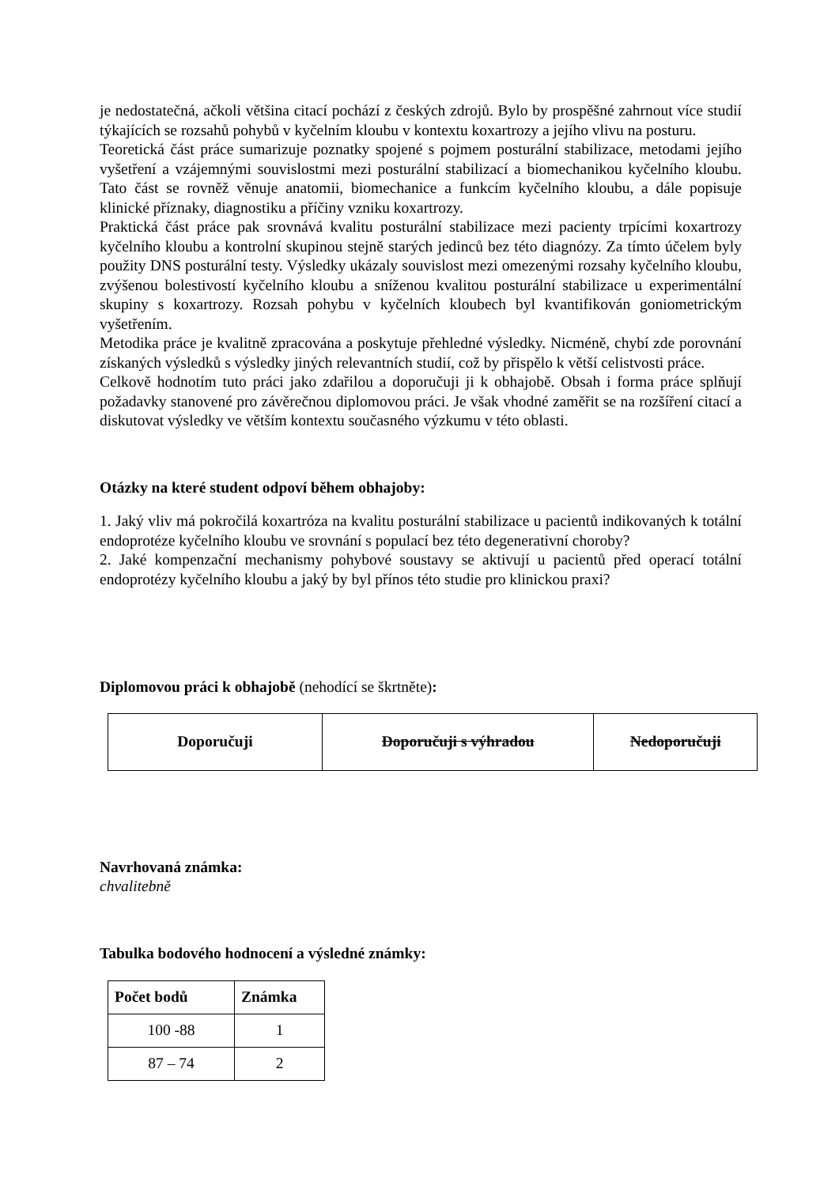je nedostatečná, ačkoli většina citací pochází z českých zdrojů. Bylo by prospěšné zahrnout více studií týkajících se rozsahů pohybů v kyčelním kloubu v kontextu koxartrozy a jejího vlivu na posturu.
Teoretická část práce sumarizuje poznatky spojené s pojmem posturální stabilizace, metodami jejího vyšetření a vzájemnými souvislostmi mezi posturální stabilizací a biomechanikou kyčelního kloubu. Tato část se rovněž věnuje anatomii, biomechanice a funkcím kyčelního kloubu, a dále popisuje klinické příznaky, diagnostiku a příčiny vzniku koxartrozy.
Praktická část práce pak srovnává kvalitu posturální stabilizace mezi pacienty trpícími koxartrozy kyčelního kloubu a kontrolní skupinou stejně starých jedinců bez této diagnózy. Za tímto účelem byly použity DNS posturální testy. Výsledky ukázaly souvislost mezi omezenými rozsahy kyčelního kloubu, zvýšenou bolestivostí kyčelního kloubu a sníženou kvalitou posturální stabilizace u experimentální skupiny s koxartrozy. Rozsah pohybu v kyčelních kloubech byl kvantifikován goniometrickým vyšetřením.
Metodika práce je kvalitně zpracována a poskytuje přehledné výsledky. Nicméně, chybí zde porovnání získaných výsledků s výsledky jiných relevantních studií, což by přispělo k větší celistvosti práce.
Celkově hodnotím tuto práci jako zdařilou a doporučuji ji k obhajobě. Obsah i forma práce splňují požadavky stanovené pro závěrečnou diplomovou práci. Je však vhodné zaměřit se na rozšíření citací a diskutovat výsledky ve větším kontextu současného výzkumu v této oblasti.
Otázky na které student odpoví během obhajoby:
1. Jaký vliv má pokročilá koxartróza na kvalitu posturální stabilizace u pacientů indikovaných k totální endoprotéze kyčelního kloubu ve srovnání s populací bez této degenerativní choroby?
2. Jaké kompenzační mechanismy pohybové soustavy se aktivují u pacientů před operací totální endoprotézy kyčelního kloubu a jaký by byl přínos této studie pro klinickou praxi?
Diplomovou práci k obhajobě (nehodící se škrtněte):
| Doporučuji | Doporučuji s výhradou | Nedoporučuji |
Navrhovaná známka:
chvalitebně
Tabulka bodového hodnocení a výsledné známky:
| Počet bodů | Známka |
| --- | --- |
| 100 -88 | 1 |
| 87 – 74 | 2 |